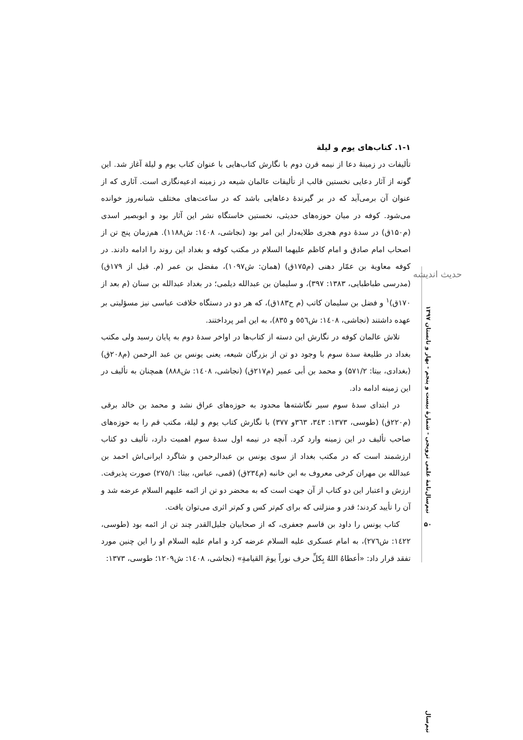حدیث اندیشه
نیم‌سال‌نامۀ علمی ترویجی - شمارۀ بیست و پنجم - بهار و تابستان ۱۳۹۷
۱-۱. کتاب‌های یوم و لیلة
تألیفات در زمینۀ دعا از نیمه قرن دوم با نگارش کتاب‌هایی با عنوان کتاب یوم و لیلة آغاز شد. این گونه از آثار دعایی نخستین قالب از تألیفات عالمان شیعه در زمینه ادعیه‌نگاری است. آثاری که از عنوان آن برمی‌آید که در بر گیرندۀ دعاهایی باشد که در ساعت‌های مختلف شبانه‌روز خوانده می‌شود. کوفه در میان حوزه‌های حدیثی، نخستین خاستگاه نشر این آثار بود و ابوبصیر اسدی (م۱۵۰ق) در سدۀ دوم هجری طلایه‌دار این امر بود (نجاشی، ۱٤۰۸: ش۱۱۸۸). هم‌زمان پنج تن از اصحاب امام صادق و امام کاظم علیهما السلام در مکتب کوفه و بغداد این روند را ادامه دادند. در کوفه معاویة بن عمّار دهنی (م۱۷۵ق) (همان: ش۱۰۹۷)، مفضل بن عمر (م. قبل از ۱۷۹ق) (مدرسی طباطبایی، ۱۳۸۳: ۳۹۷)، و سلیمان بن عبدالله دیلمی؛ در بغداد عبدالله بن سنان (م بعد از ۱۷۰ق)<sup>۱</sup> و فضل بن سلیمان کاتب (م ح۱۸۳ق)، که هر دو در دستگاه خلافت عباسی نیز مسؤلیتی بر عهده داشتند (نجاشی، ۱٤۰۸: ش٥٥٦ و ۸۳٥)، به این امر پرداختند.
تلاش عالمان کوفه در نگارش این دسته از کتاب‌ها در اواخر سدۀ دوم به پایان رسید ولی مکتب بغداد در طلیعة سدة سوم با وجود دو تن از بزرگان شیعه، یعنی یونس بن عبد الرحمن (م۲۰۸ق) (بغدادی، بیتا: ۵۷۱/۲) و محمد بن أبی عمیر (م۲۱۷ق) (نجاشی، ۱٤۰۸: ش۸۸۸) همچنان به تألیف در این زمینه ادامه داد.
در ابتدای سدۀ سوم سیر نگاشته‌ها محدود به حوزه‌های عراق نشد و محمد بن خالد برقی (م۲۲۰ق) (طوسی، ۱۳۷۳: ۳٤۳، ۳٦۳و ۳۷۷) با نگارش کتاب یوم و لیلة، مکتب قم را به حوزه‌های صاحب تألیف در این زمینه وارد کرد. آنچه در نیمه اول سدۀ سوم اهمیت دارد، تألیف دو کتاب ارزشمند است که در مکتب بغداد از سوی یونس بن عبدالرحمن و شاگرد ایرانی‌اش احمد بن عبدالله بن مهران کرخی معروف به ابن خانبه (م۲۳٤ق) (قمی، عباس، بیتا: ۲۷٥/۱) صورت پذیرفت. ارزش و اعتبار این دو کتاب از آن جهت است که به محضر دو تن از ائمه علیهم السلام عرضه شد و آن را تأیید کردند؛ قدر و منزلتی که برای کم‌تر کس و کم‌تر اثری می‌توان یافت.
کتاب یونس را داود بن قاسم جعفری، که از صحابیان جلیل‌القدر چند تن از ائمه بود (طوسی، ۱٤۲۲: ش۲۷٦)، به امام عسکری علیه السلام عرضه کرد و امام علیه السلام او را این چنین مورد تفقد قرار داد: «أعطاهُ اللهُ بِكلِّ حرف نوراً یومَ القیامةِ» (نجاشی، ۱٤۰۸: ش۱۲۰۹؛ طوسی، ۱۳۷۳:
۵۰
نیم‌سال